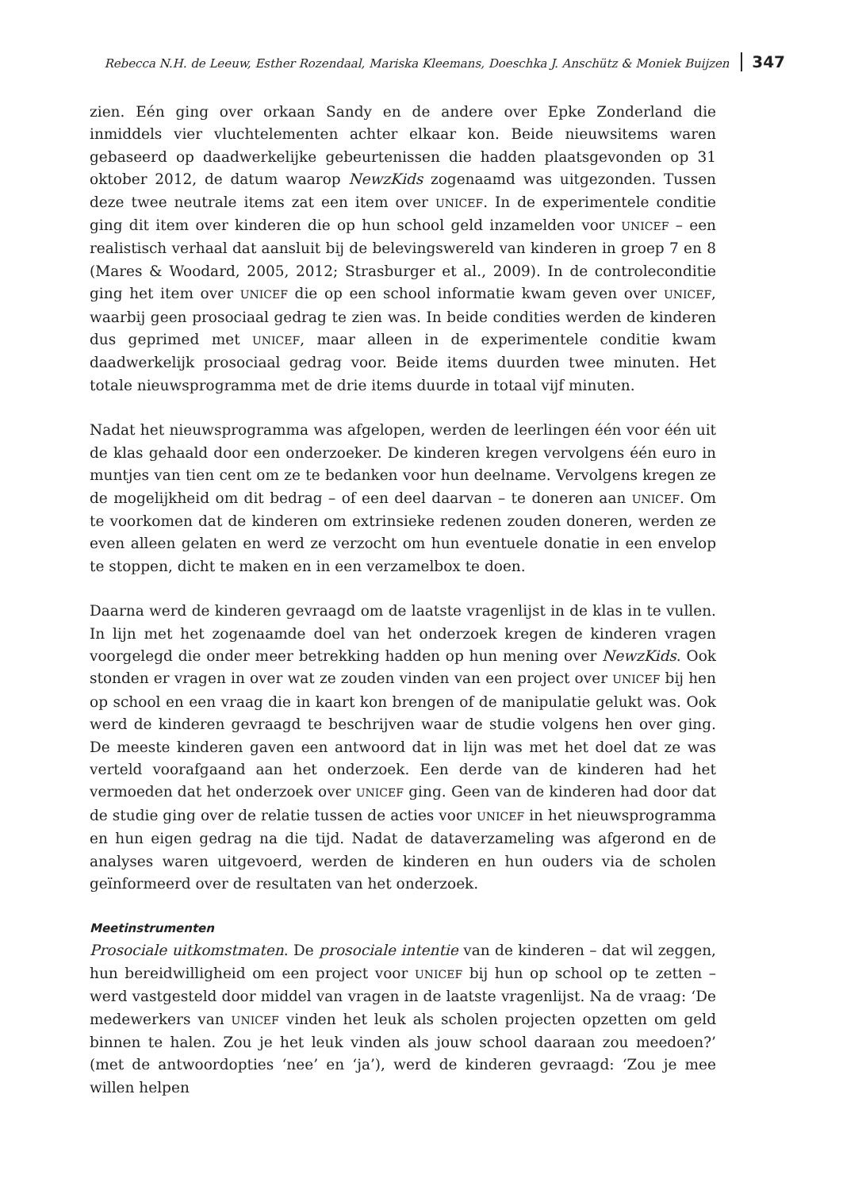Rebecca N.H. de Leeuw, Esther Rozendaal, Mariska Kleemans, Doeschka J. Anschütz & Moniek Buijzen 347
zien. Eén ging over orkaan Sandy en de andere over Epke Zonderland die inmiddels vier vluchtelementen achter elkaar kon. Beide nieuwsitems waren gebaseerd op daadwerkelijke gebeurtenissen die hadden plaatsgevonden op 31 oktober 2012, de datum waarop NewzKids zogenaamd was uitgezonden. Tussen deze twee neutrale items zat een item over UNICEF. In de experimentele conditie ging dit item over kinderen die op hun school geld inzamelden voor UNICEF – een realistisch verhaal dat aansluit bij de belevingswereld van kinderen in groep 7 en 8 (Mares & Woodard, 2005, 2012; Strasburger et al., 2009). In de controleconditie ging het item over UNICEF die op een school informatie kwam geven over UNICEF, waarbij geen prosociaal gedrag te zien was. In beide condities werden de kinderen dus geprimed met UNICEF, maar alleen in de experimentele conditie kwam daadwerkelijk prosociaal gedrag voor. Beide items duurden twee minuten. Het totale nieuwsprogramma met de drie items duurde in totaal vijf minuten.
Nadat het nieuwsprogramma was afgelopen, werden de leerlingen één voor één uit de klas gehaald door een onderzoeker. De kinderen kregen vervolgens één euro in muntjes van tien cent om ze te bedanken voor hun deelname. Vervolgens kregen ze de mogelijkheid om dit bedrag – of een deel daarvan – te doneren aan UNICEF. Om te voorkomen dat de kinderen om extrinsieke redenen zouden doneren, werden ze even alleen gelaten en werd ze verzocht om hun eventuele donatie in een envelop te stoppen, dicht te maken en in een verzamelbox te doen.
Daarna werd de kinderen gevraagd om de laatste vragenlijst in de klas in te vullen. In lijn met het zogenaamde doel van het onderzoek kregen de kinderen vragen voorgelegd die onder meer betrekking hadden op hun mening over NewzKids. Ook stonden er vragen in over wat ze zouden vinden van een project over UNICEF bij hen op school en een vraag die in kaart kon brengen of de manipulatie gelukt was. Ook werd de kinderen gevraagd te beschrijven waar de studie volgens hen over ging. De meeste kinderen gaven een antwoord dat in lijn was met het doel dat ze was verteld voorafgaand aan het onderzoek. Een derde van de kinderen had het vermoeden dat het onderzoek over UNICEF ging. Geen van de kinderen had door dat de studie ging over de relatie tussen de acties voor UNICEF in het nieuwsprogramma en hun eigen gedrag na die tijd. Nadat de dataverzameling was afgerond en de analyses waren uitgevoerd, werden de kinderen en hun ouders via de scholen geïnformeerd over de resultaten van het onderzoek.
Meetinstrumenten
Prosociale uitkomstmaten. De prosociale intentie van de kinderen – dat wil zeggen, hun bereidwilligheid om een project voor UNICEF bij hun op school op te zetten – werd vastgesteld door middel van vragen in de laatste vragenlijst. Na de vraag: ‘De medewerkers van UNICEF vinden het leuk als scholen projecten opzetten om geld binnen te halen. Zou je het leuk vinden als jouw school daaraan zou meedoen?’ (met de antwoordopties ‘nee’ en ‘ja’), werd de kinderen gevraagd: ‘Zou je mee willen helpen